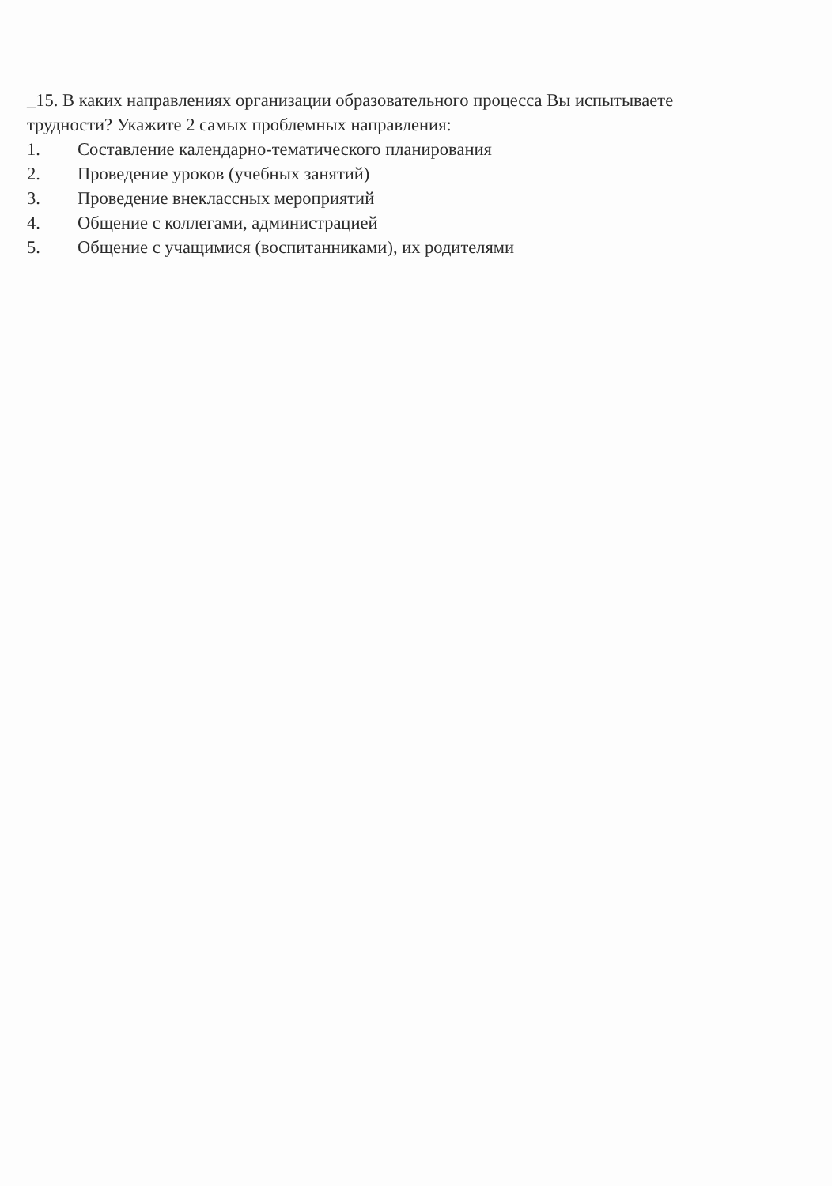_15. В каких направлениях организации образовательного процесса Вы испытываете трудности? Укажите 2 самых проблемных направления:
1. Составление календарно-тематического планирования
2. Проведение уроков (учебных занятий)
3. Проведение внеклассных мероприятий
4. Общение с коллегами, администрацией
5. Общение с учащимися (воспитанниками), их родителями